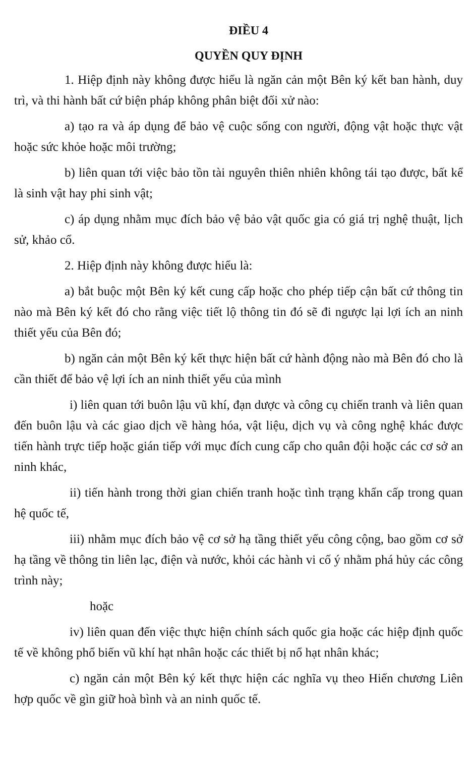ĐIỀU 4
QUYỀN QUY ĐỊNH
1. Hiệp định này không được hiểu là ngăn cản một Bên ký kết ban hành, duy trì, và thi hành bất cứ biện pháp không phân biệt đối xử nào:
a) tạo ra và áp dụng để bảo vệ cuộc sống con người, động vật hoặc thực vật hoặc sức khỏe hoặc môi trường;
b) liên quan tới việc bảo tồn tài nguyên thiên nhiên không tái tạo được, bất kể là sinh vật hay phi sinh vật;
c) áp dụng nhằm mục đích bảo vệ bảo vật quốc gia có giá trị nghệ thuật, lịch sử, khảo cổ.
2. Hiệp định này không được hiểu là:
a) bắt buộc một Bên ký kết cung cấp hoặc cho phép tiếp cận bất cứ thông tin nào mà Bên ký kết đó cho rằng việc tiết lộ thông tin đó sẽ đi ngược lại lợi ích an ninh thiết yếu của Bên đó;
b) ngăn cản một Bên ký kết thực hiện bất cứ hành động nào mà Bên đó cho là cần thiết để bảo vệ lợi ích an ninh thiết yếu của mình
i) liên quan tới buôn lậu vũ khí, đạn dược và công cụ chiến tranh và liên quan đến buôn lậu và các giao dịch về hàng hóa, vật liệu, dịch vụ và công nghệ khác được tiến hành trực tiếp hoặc gián tiếp với mục đích cung cấp cho quân đội hoặc các cơ sở an ninh khác,
ii) tiến hành trong thời gian chiến tranh hoặc tình trạng khẩn cấp trong quan hệ quốc tế,
iii) nhằm mục đích bảo vệ cơ sở hạ tầng thiết yếu công cộng, bao gồm cơ sở hạ tầng về thông tin liên lạc, điện và nước, khỏi các hành vi cố ý nhằm phá hủy các công trình này;
hoặc
iv) liên quan đến việc thực hiện chính sách quốc gia hoặc các hiệp định quốc tế về không phổ biến vũ khí hạt nhân hoặc các thiết bị nổ hạt nhân khác;
c) ngăn cản một Bên ký kết thực hiện các nghĩa vụ theo Hiến chương Liên hợp quốc về gìn giữ hoà bình và an ninh quốc tế.